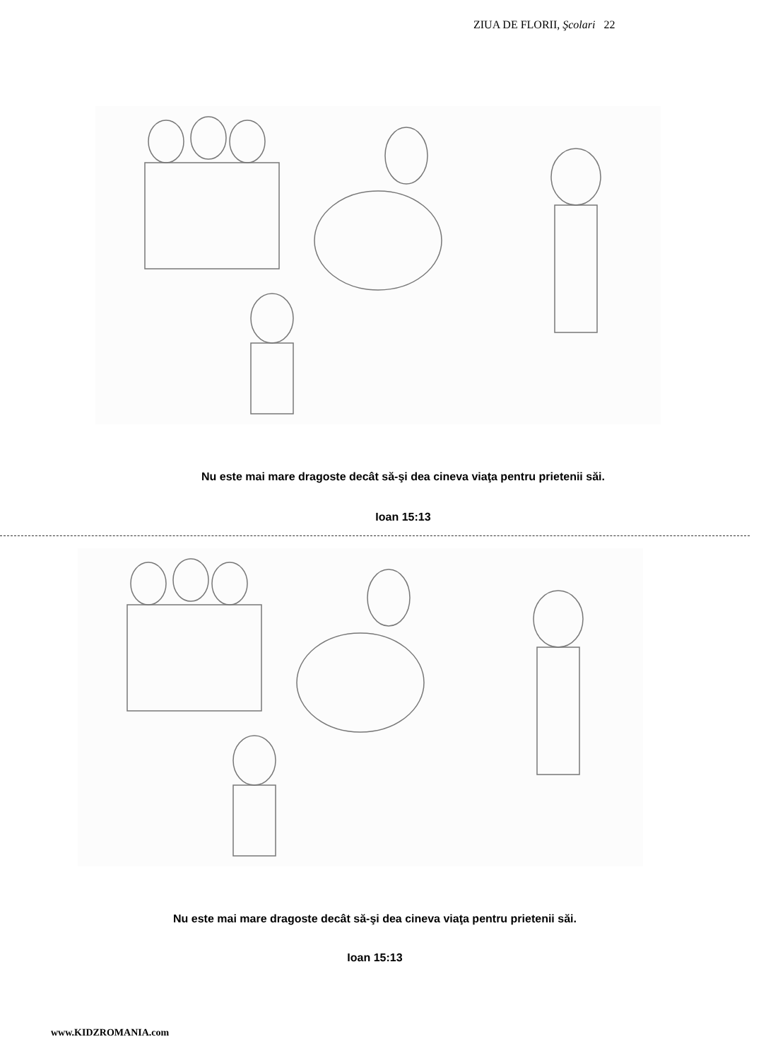ZIUA DE FLORII, Şcolari 22
Nu este mai mare dragoste decât să-şi dea cineva viaţa pentru prietenii săi.
Ioan 15:13
Nu este mai mare dragoste decât să-şi dea cineva viaţa pentru prietenii săi.
Ioan 15:13
www.KIDZROMANIA.com